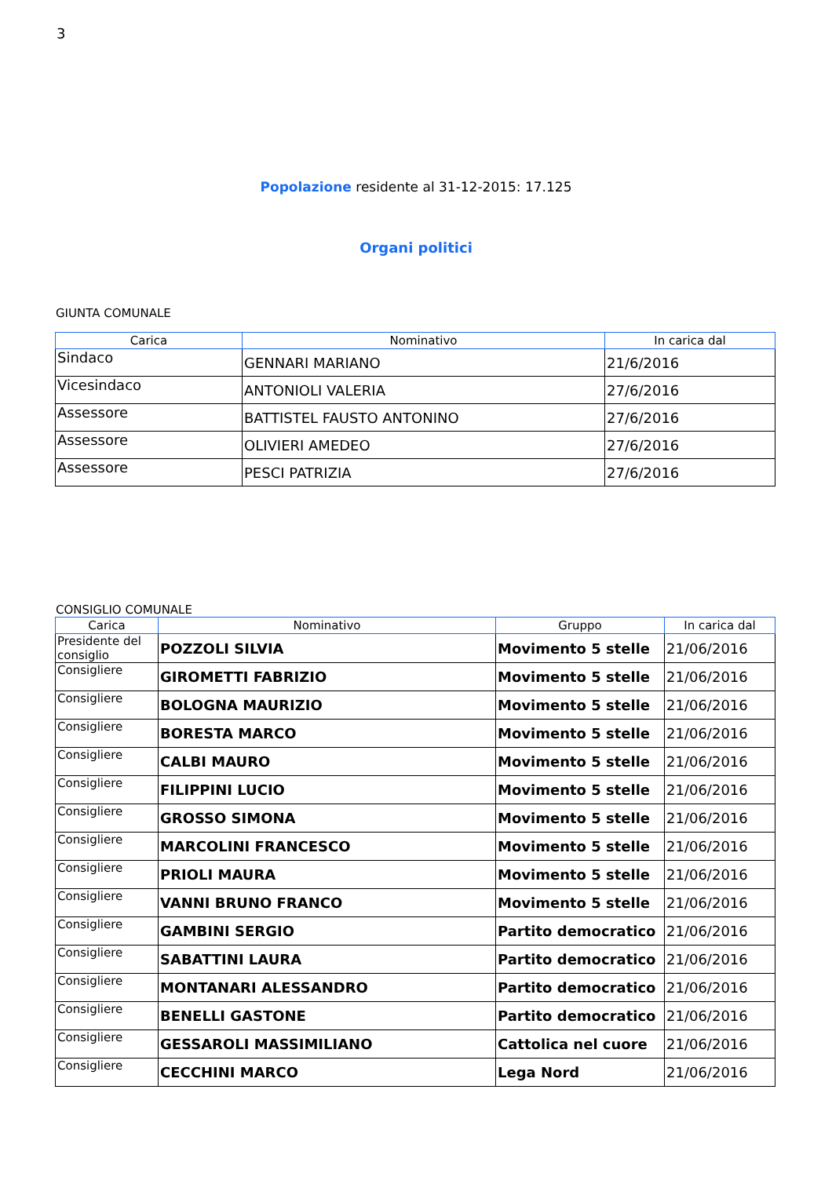3
Popolazione residente al 31-12-2015: 17.125
Organi politici
GIUNTA COMUNALE
| Carica | Nominativo | In carica dal |
| --- | --- | --- |
| Sindaco | GENNARI MARIANO | 21/6/2016 |
| Vicesindaco | ANTONIOLI VALERIA | 27/6/2016 |
| Assessore | BATTISTEL FAUSTO ANTONINO | 27/6/2016 |
| Assessore | OLIVIERI AMEDEO | 27/6/2016 |
| Assessore | PESCI PATRIZIA | 27/6/2016 |
CONSIGLIO COMUNALE
| Carica | Nominativo | Gruppo | In carica dal |
| --- | --- | --- | --- |
| Presidente del consiglio | POZZOLI SILVIA | Movimento 5 stelle | 21/06/2016 |
| Consigliere | GIROMETTI FABRIZIO | Movimento 5 stelle | 21/06/2016 |
| Consigliere | BOLOGNA MAURIZIO | Movimento 5 stelle | 21/06/2016 |
| Consigliere | BORESTA MARCO | Movimento 5 stelle | 21/06/2016 |
| Consigliere | CALBI MAURO | Movimento 5 stelle | 21/06/2016 |
| Consigliere | FILIPPINI LUCIO | Movimento 5 stelle | 21/06/2016 |
| Consigliere | GROSSO SIMONA | Movimento 5 stelle | 21/06/2016 |
| Consigliere | MARCOLINI FRANCESCO | Movimento 5 stelle | 21/06/2016 |
| Consigliere | PRIOLI MAURA | Movimento 5 stelle | 21/06/2016 |
| Consigliere | VANNI BRUNO FRANCO | Movimento 5 stelle | 21/06/2016 |
| Consigliere | GAMBINI SERGIO | Partito democratico | 21/06/2016 |
| Consigliere | SABATTINI LAURA | Partito democratico | 21/06/2016 |
| Consigliere | MONTANARI ALESSANDRO | Partito democratico | 21/06/2016 |
| Consigliere | BENELLI GASTONE | Partito democratico | 21/06/2016 |
| Consigliere | GESSAROLI MASSIMILIANO | Cattolica nel cuore | 21/06/2016 |
| Consigliere | CECCHINI MARCO | Lega Nord | 21/06/2016 |